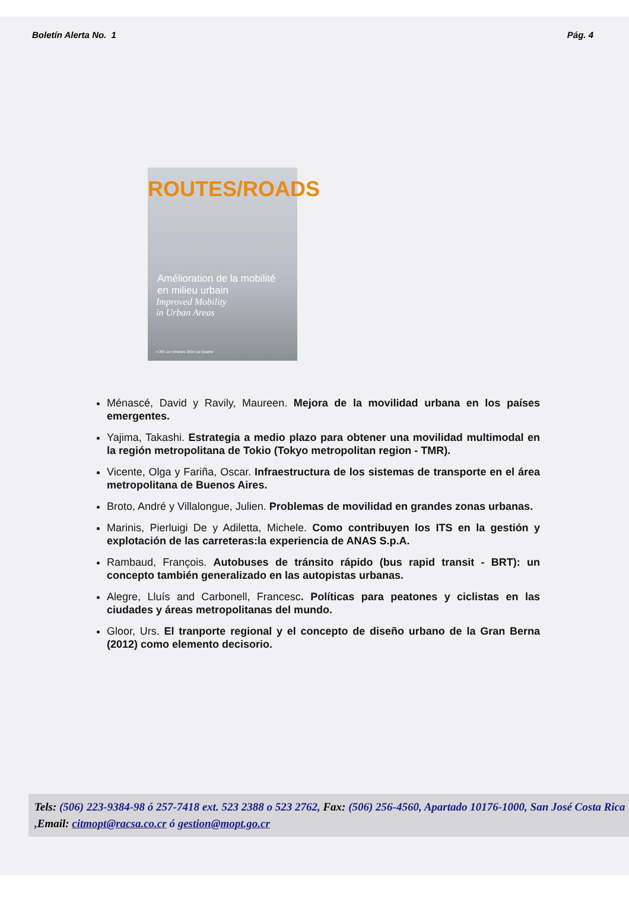Boletín Alerta No. 1 Pág. 4
ROUTES/ROADS
Amélioration de la mobilité
en milieu urbain
Improved Mobility
in Urban Areas
n 365 1er trimestre 2015 1st Quarter
Ménascé, David y Ravily, Maureen. Mejora de la movilidad urbana en los países emergentes.
Yajima, Takashi. Estrategia a medio plazo para obtener una movilidad multimodal en la región metropolitana de Tokio (Tokyo metropolitan region - TMR).
Vicente, Olga y Fariña, Oscar. Infraestructura de los sistemas de transporte en el área metropolitana de Buenos Aires.
Broto, André y Villalongue, Julien. Problemas de movilidad en grandes zonas urbanas.
Marinis, Pierluigi De y Adiletta, Michele. Como contribuyen los ITS en la gestión y explotación de las carreteras:la experiencia de ANAS S.p.A.
Rambaud, François. Autobuses de tránsito rápido (bus rapid transit - BRT): un concepto también generalizado en las autopistas urbanas.
Alegre, Lluís and Carbonell, Francesc. Políticas para peatones y ciclistas en las ciudades y áreas metropolitanas del mundo.
Gloor, Urs. El tranporte regional y el concepto de diseño urbano de la Gran Berna (2012) como elemento decisorio.
Tels: (506) 223-9384-98 ó 257-7418 ext. 523 2388 o 523 2762, Fax: (506) 256-4560, Apartado 10176-1000, San José Costa Rica ,Email: citmopt@racsa.co.cr ó gestion@mopt.go.cr